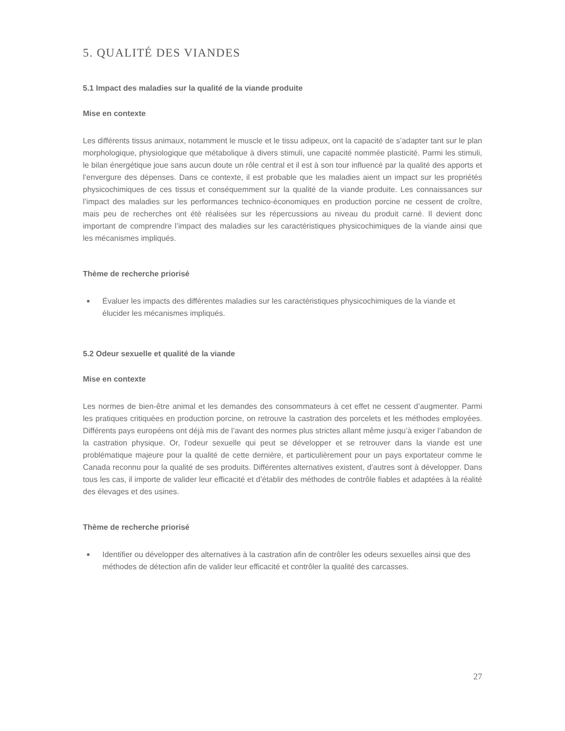5. QUALITÉ DES VIANDES
5.1 Impact des maladies sur la qualité de la viande produite
Mise en contexte
Les différents tissus animaux, notamment le muscle et le tissu adipeux, ont la capacité de s’adapter tant sur le plan morphologique, physiologique que métabolique à divers stimuli, une capacité nommée plasticité. Parmi les stimuli, le bilan énergétique joue sans aucun doute un rôle central et il est à son tour influencé par la qualité des apports et l’envergure des dépenses. Dans ce contexte, il est probable que les maladies aient un impact sur les propriétés physicochimiques de ces tissus et conséquemment sur la qualité de la viande produite. Les connaissances sur l’impact des maladies sur les performances technico-économiques en production porcine ne cessent de croître, mais peu de recherches ont été réalisées sur les répercussions au niveau du produit carné. Il devient donc important de comprendre l’impact des maladies sur les caractéristiques physicochimiques de la viande ainsi que les mécanismes impliqués.
Thème de recherche priorisé
■ Évaluer les impacts des différentes maladies sur les caractéristiques physicochimiques de la viande et élucider les mécanismes impliqués.
5.2 Odeur sexuelle et qualité de la viande
Mise en contexte
Les normes de bien-être animal et les demandes des consommateurs à cet effet ne cessent d’augmenter. Parmi les pratiques critiquées en production porcine, on retrouve la castration des porcelets et les méthodes employées. Différents pays européens ont déjà mis de l’avant des normes plus strictes allant même jusqu’à exiger l’abandon de la castration physique. Or, l’odeur sexuelle qui peut se développer et se retrouver dans la viande est une problématique majeure pour la qualité de cette dernière, et particulièrement pour un pays exportateur comme le Canada reconnu pour la qualité de ses produits. Différentes alternatives existent, d’autres sont à développer. Dans tous les cas, il importe de valider leur efficacité et d’établir des méthodes de contrôle fiables et adaptées à la réalité des élevages et des usines.
Thème de recherche priorisé
■ Identifier ou développer des alternatives à la castration afin de contrôler les odeurs sexuelles ainsi que des méthodes de détection afin de valider leur efficacité et contrôler la qualité des carcasses.
27